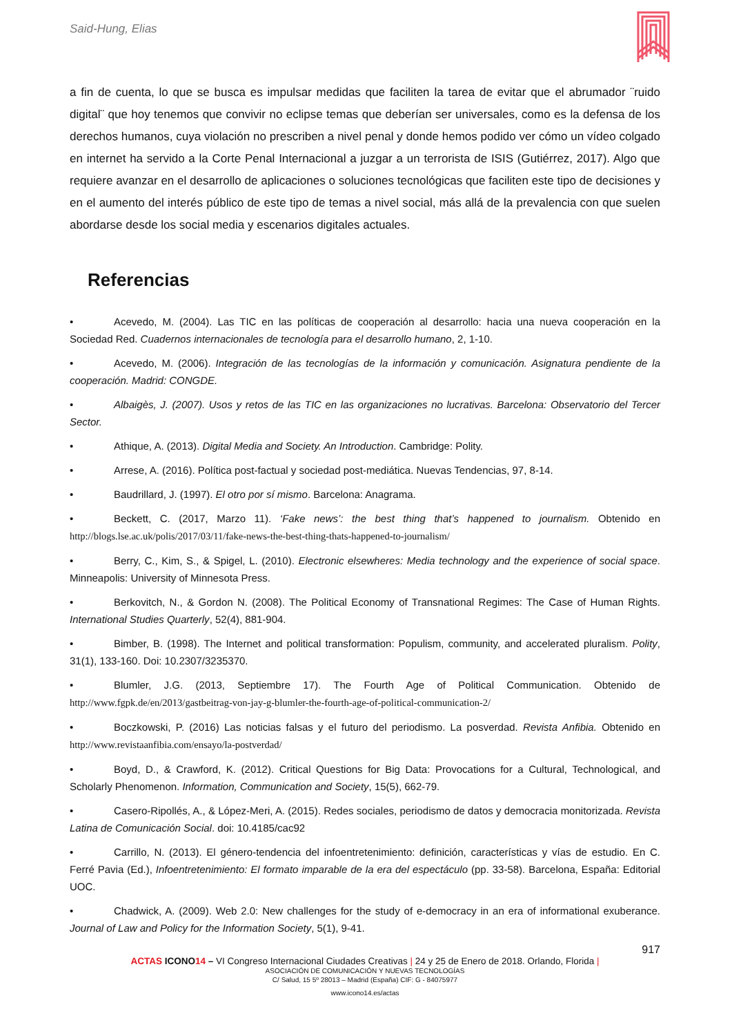Said-Hung, Elias
a fin de cuenta, lo que se busca es impulsar medidas que faciliten la tarea de evitar que el abrumador ¨ruido digital¨ que hoy tenemos que convivir no eclipse temas que deberían ser universales, como es la defensa de los derechos humanos, cuya violación no prescriben a nivel penal y donde hemos podido ver cómo un vídeo colgado en internet ha servido a la Corte Penal Internacional a juzgar a un terrorista de ISIS (Gutiérrez, 2017). Algo que requiere avanzar en el desarrollo de aplicaciones o soluciones tecnológicas que faciliten este tipo de decisiones y en el aumento del interés público de este tipo de temas a nivel social, más allá de la prevalencia con que suelen abordarse desde los social media y escenarios digitales actuales.
Referencias
• Acevedo, M. (2004). Las TIC en las políticas de cooperación al desarrollo: hacia una nueva cooperación en la Sociedad Red. Cuadernos internacionales de tecnología para el desarrollo humano, 2, 1-10.
• Acevedo, M. (2006). Integración de las tecnologías de la información y comunicación. Asignatura pendiente de la cooperación. Madrid: CONGDE.
• Albaigès, J. (2007). Usos y retos de las TIC en las organizaciones no lucrativas. Barcelona: Observatorio del Tercer Sector.
• Athique, A. (2013). Digital Media and Society. An Introduction. Cambridge: Polity.
• Arrese, A. (2016). Política post-factual y sociedad post-mediática. Nuevas Tendencias, 97, 8-14.
• Baudrillard, J. (1997). El otro por sí mismo. Barcelona: Anagrama.
• Beckett, C. (2017, Marzo 11). ‘Fake news’: the best thing that’s happened to journalism. Obtenido en http://blogs.lse.ac.uk/polis/2017/03/11/fake-news-the-best-thing-thats-happened-to-journalism/
• Berry, C., Kim, S., & Spigel, L. (2010). Electronic elsewheres: Media technology and the experience of social space. Minneapolis: University of Minnesota Press.
• Berkovitch, N., & Gordon N. (2008). The Political Economy of Transnational Regimes: The Case of Human Rights. International Studies Quarterly, 52(4), 881-904.
• Bimber, B. (1998). The Internet and political transformation: Populism, community, and accelerated pluralism. Polity, 31(1), 133-160. Doi: 10.2307/3235370.
• Blumler, J.G. (2013, Septiembre 17). The Fourth Age of Political Communication. Obtenido de http://www.fgpk.de/en/2013/gastbeitrag-von-jay-g-blumler-the-fourth-age-of-political-communication-2/
• Boczkowski, P. (2016) Las noticias falsas y el futuro del periodismo. La posverdad. Revista Anfibia. Obtenido en http://www.revistaanfibia.com/ensayo/la-postverdad/
• Boyd, D., & Crawford, K. (2012). Critical Questions for Big Data: Provocations for a Cultural, Technological, and Scholarly Phenomenon. Information, Communication and Society, 15(5), 662-79.
• Casero-Ripollés, A., & López-Meri, A. (2015). Redes sociales, periodismo de datos y democracia monitorizada. Revista Latina de Comunicación Social. doi: 10.4185/cac92
• Carrillo, N. (2013). El género-tendencia del infoentretenimiento: definición, características y vías de estudio. En C. Ferré Pavia (Ed.), Infoentretenimiento: El formato imparable de la era del espectáculo (pp. 33-58). Barcelona, España: Editorial UOC.
• Chadwick, A. (2009). Web 2.0: New challenges for the study of e-democracy in an era of informational exuberance. Journal of Law and Policy for the Information Society, 5(1), 9-41.
917
ACTAS ICONO 14 – VI Congreso Internacional Ciudades Creativas | 24 y 25 de Enero de 2018. Orlando, Florida |
ASOCIACIÓN DE COMUNICACIÓN Y NUEVAS TECNOLOGÍAS
C/ Salud, 15 5º 28013 – Madrid (España) CIF: G - 84075977
www.icono14.es/actas